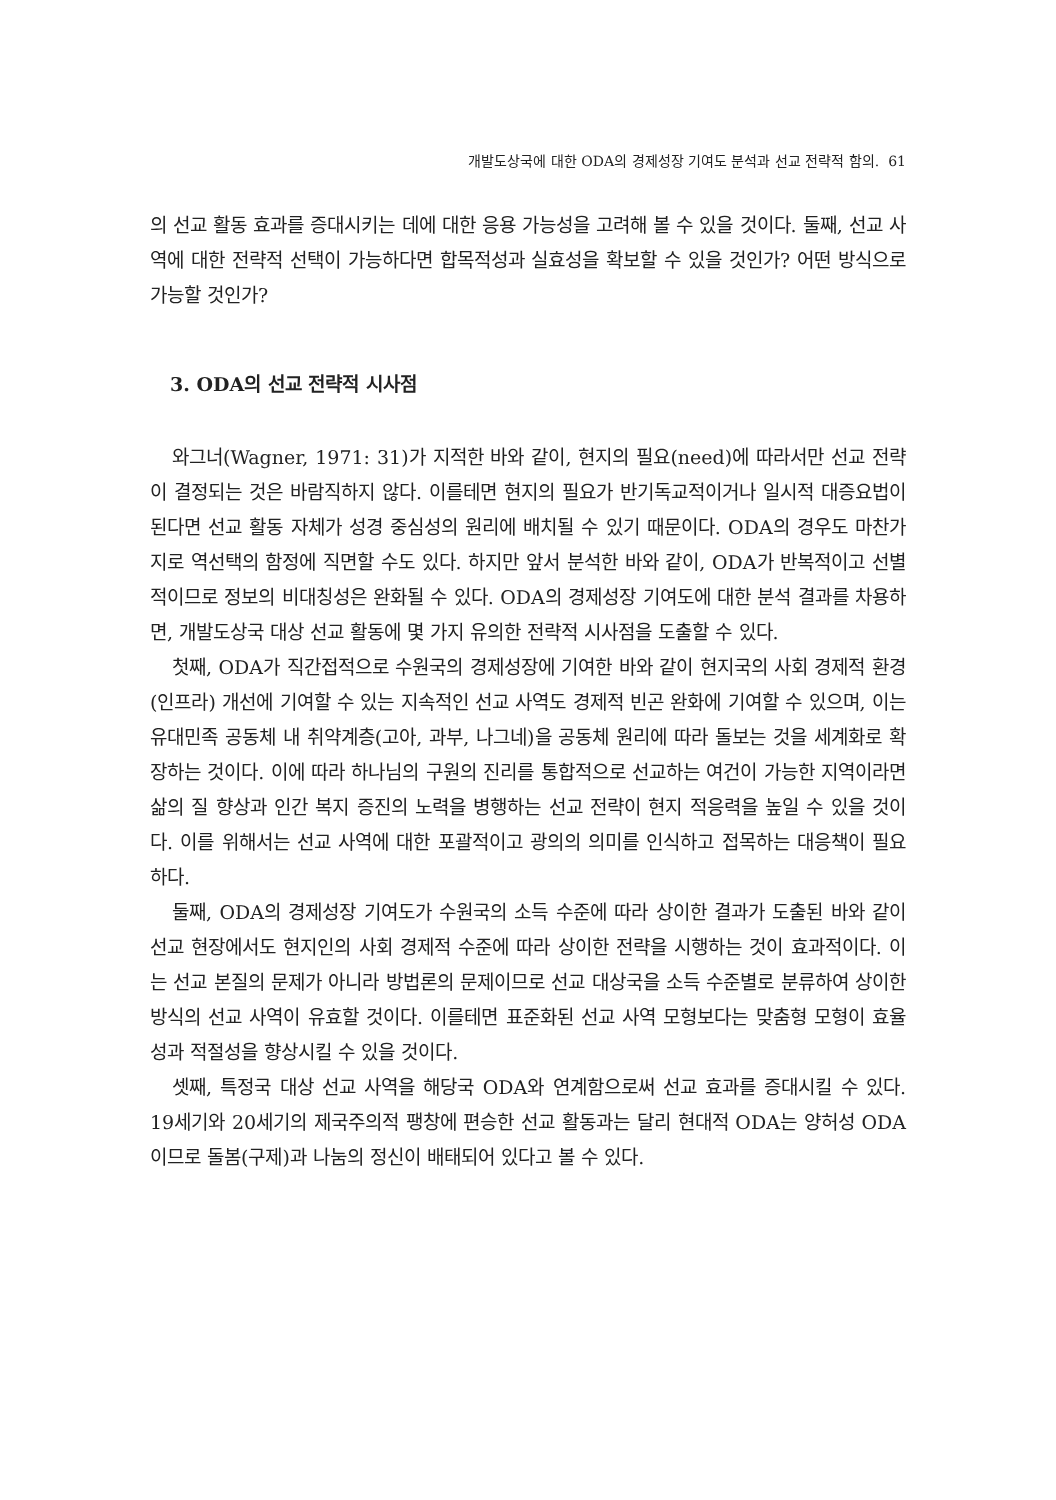개발도상국에 대한 ODA의 경제성장 기여도 분석과 선교 전략적 함의. 61
의 선교 활동 효과를 증대시키는 데에 대한 응용 가능성을 고려해 볼 수 있을 것이다. 둘째, 선교 사역에 대한 전략적 선택이 가능하다면 합목적성과 실효성을 확보할 수 있을 것인가? 어떤 방식으로 가능할 것인가?
3. ODA의 선교 전략적 시사점
와그너(Wagner, 1971: 31)가 지적한 바와 같이, 현지의 필요(need)에 따라서만 선교 전략이 결정되는 것은 바람직하지 않다. 이를테면 현지의 필요가 반기독교적이거나 일시적 대증요법이 된다면 선교 활동 자체가 성경 중심성의 원리에 배치될 수 있기 때문이다. ODA의 경우도 마찬가지로 역선택의 함정에 직면할 수도 있다. 하지만 앞서 분석한 바와 같이, ODA가 반복적이고 선별적이므로 정보의 비대칭성은 완화될 수 있다. ODA의 경제성장 기여도에 대한 분석 결과를 차용하면, 개발도상국 대상 선교 활동에 몇 가지 유의한 전략적 시사점을 도출할 수 있다.
첫째, ODA가 직간접적으로 수원국의 경제성장에 기여한 바와 같이 현지국의 사회 경제적 환경(인프라) 개선에 기여할 수 있는 지속적인 선교 사역도 경제적 빈곤 완화에 기여할 수 있으며, 이는 유대민족 공동체 내 취약계층(고아, 과부, 나그네)을 공동체 원리에 따라 돌보는 것을 세계화로 확장하는 것이다. 이에 따라 하나님의 구원의 진리를 통합적으로 선교하는 여건이 가능한 지역이라면 삶의 질 향상과 인간 복지 증진의 노력을 병행하는 선교 전략이 현지 적응력을 높일 수 있을 것이다. 이를 위해서는 선교 사역에 대한 포괄적이고 광의의 의미를 인식하고 접목하는 대응책이 필요하다.
둘째, ODA의 경제성장 기여도가 수원국의 소득 수준에 따라 상이한 결과가 도출된 바와 같이 선교 현장에서도 현지인의 사회 경제적 수준에 따라 상이한 전략을 시행하는 것이 효과적이다. 이는 선교 본질의 문제가 아니라 방법론의 문제이므로 선교 대상국을 소득 수준별로 분류하여 상이한 방식의 선교 사역이 유효할 것이다. 이를테면 표준화된 선교 사역 모형보다는 맞춤형 모형이 효율성과 적절성을 향상시킬 수 있을 것이다.
셋째, 특정국 대상 선교 사역을 해당국 ODA와 연계함으로써 선교 효과를 증대시킬 수 있다. 19세기와 20세기의 제국주의적 팽창에 편승한 선교 활동과는 달리 현대적 ODA는 양허성 ODA이므로 돌봄(구제)과 나눔의 정신이 배태되어 있다고 볼 수 있다.